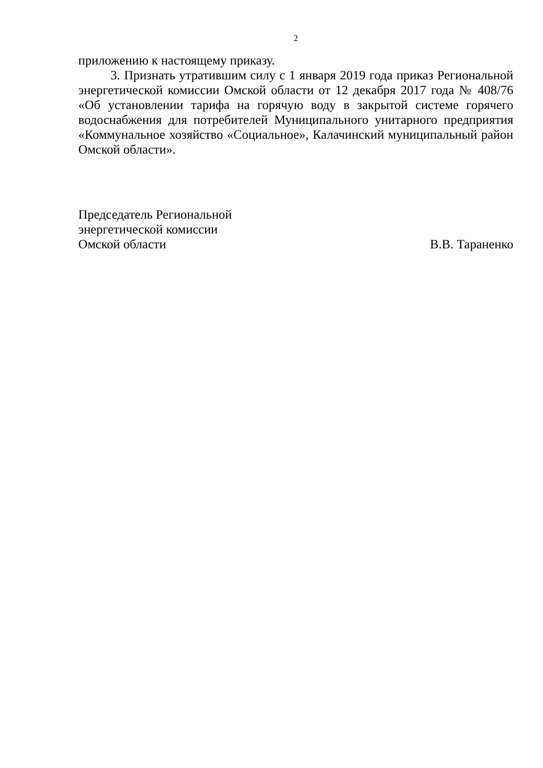2
приложению к настоящему приказу.
3. Признать утратившим силу с 1 января 2019 года приказ Региональной энергетической комиссии Омской области от 12 декабря 2017 года № 408/76 «Об установлении тарифа на горячую воду в закрытой системе горячего водоснабжения для потребителей Муниципального унитарного предприятия «Коммунальное хозяйство «Социальное», Калачинский муниципальный район Омской области».
Председатель Региональной
энергетической комиссии
Омской области В.В. Тараненко